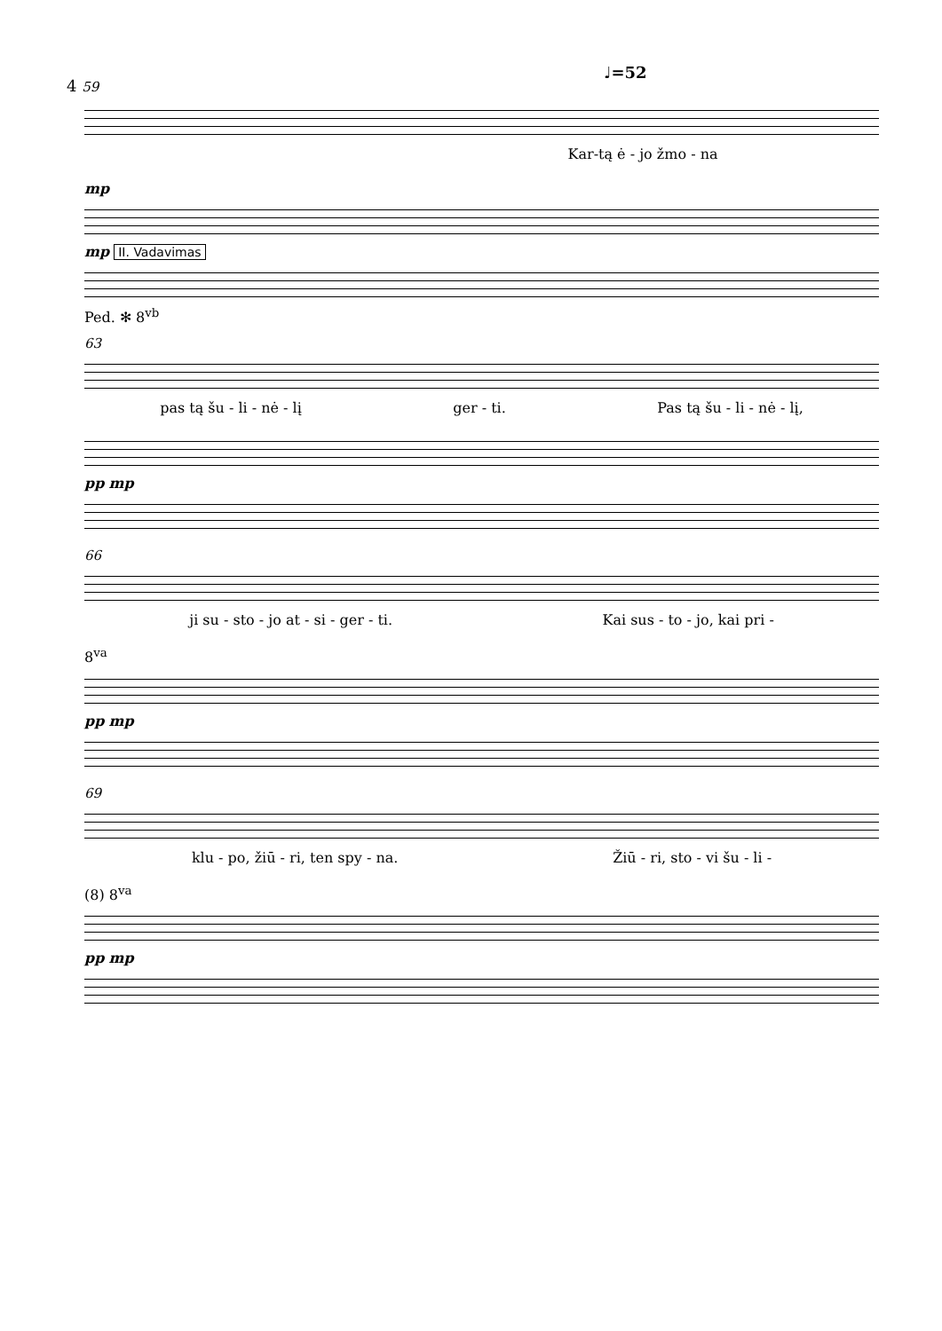4 59
♩=52
Kar-tą ė - jo žmo - na
mp
mp II. Vadavimas
Ped. ✻ 8<sup>vb</sup>
63
pas tą šu - li - nė - lį ger - ti. Pas tą šu - li - nė - lį,
pp mp
66
ji su - sto - jo at - si - ger - ti. Kai sus - to - jo, kai pri -
8<sup>va</sup>
pp mp
69
klu - po, žiū - ri, ten spy - na. Žiū - ri, sto - vi šu - li -
(8) 8<sup>va</sup>
pp mp